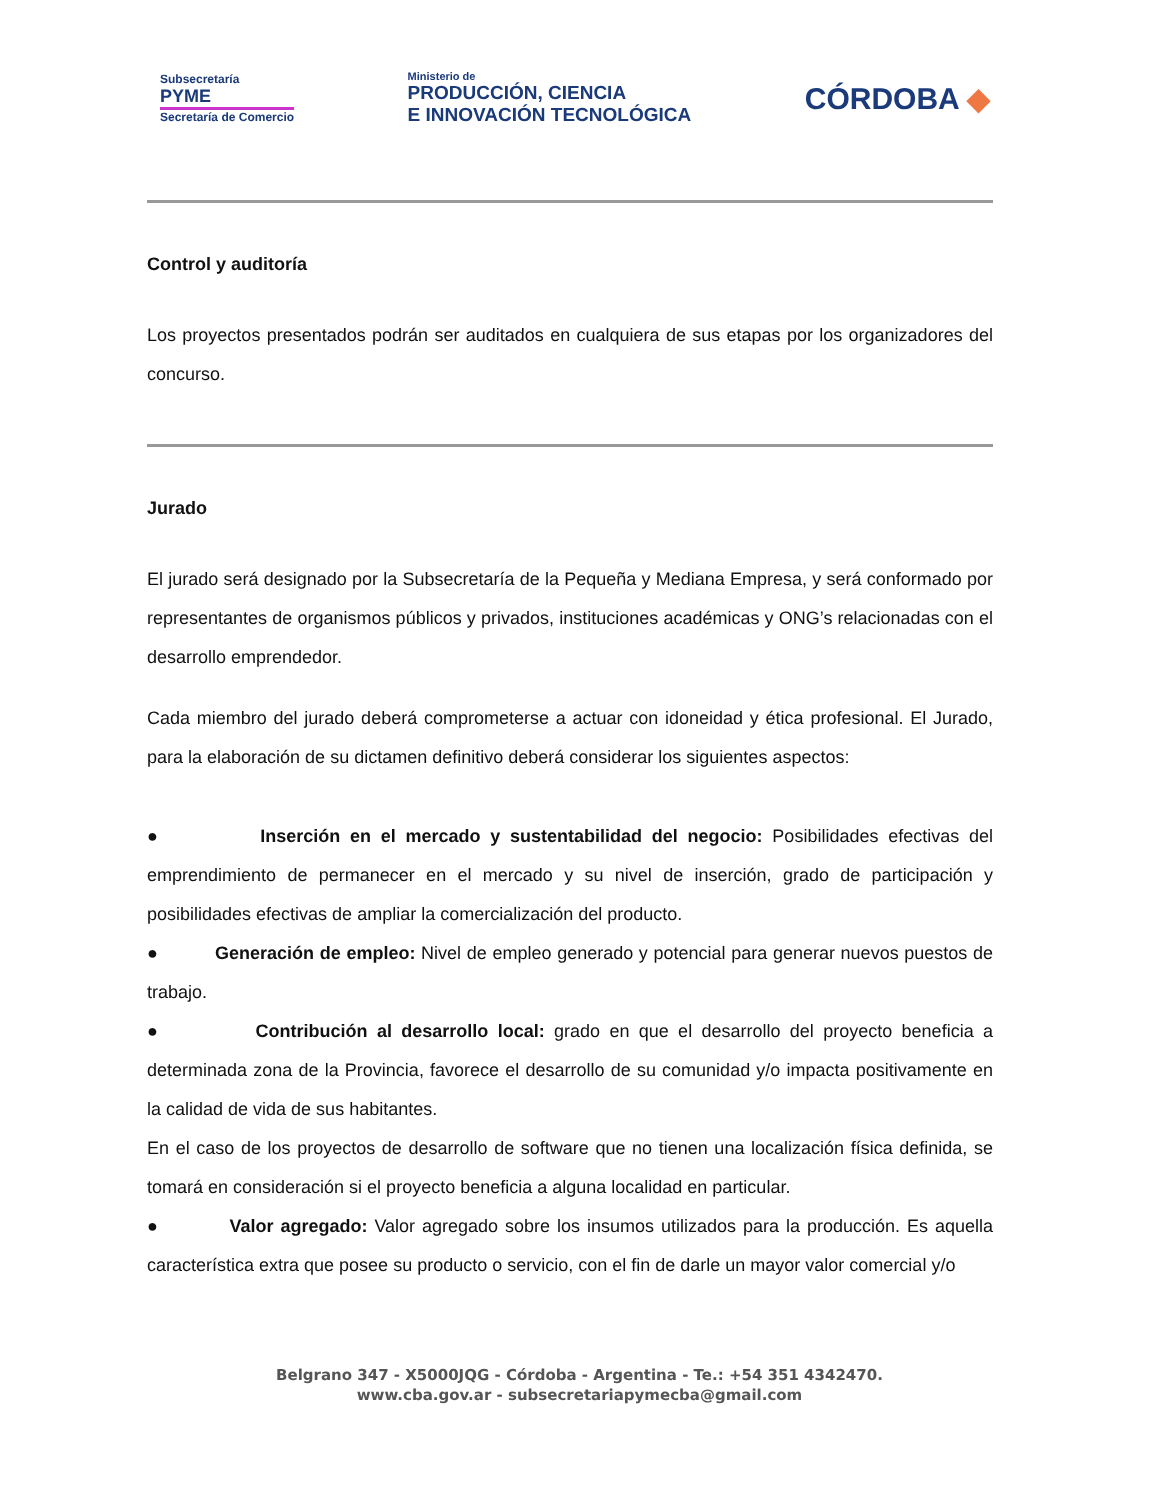Subsecretaría
PYME
Secretaría de Comercio
Ministerio de
PRODUCCIÓN, CIENCIA
E INNOVACIÓN TECNOLÓGICA
CÓRDOBA ◆
Control y auditoría
Los proyectos presentados podrán ser auditados en cualquiera de sus etapas por los organizadores del concurso.
Jurado
El jurado será designado por la Subsecretaría de la Pequeña y Mediana Empresa, y será conformado por representantes de organismos públicos y privados, instituciones académicas y ONG’s relacionadas con el desarrollo emprendedor.
Cada miembro del jurado deberá comprometerse a actuar con idoneidad y ética profesional. El Jurado, para la elaboración de su dictamen definitivo deberá considerar los siguientes aspectos:
● Inserción en el mercado y sustentabilidad del negocio: Posibilidades efectivas del emprendimiento de permanecer en el mercado y su nivel de inserción, grado de participación y posibilidades efectivas de ampliar la comercialización del producto.
● Generación de empleo: Nivel de empleo generado y potencial para generar nuevos puestos de trabajo.
● Contribución al desarrollo local: grado en que el desarrollo del proyecto beneficia a determinada zona de la Provincia, favorece el desarrollo de su comunidad y/o impacta positivamente en la calidad de vida de sus habitantes.
En el caso de los proyectos de desarrollo de software que no tienen una localización física definida, se tomará en consideración si el proyecto beneficia a alguna localidad en particular.
● Valor agregado: Valor agregado sobre los insumos utilizados para la producción. Es aquella característica extra que posee su producto o servicio, con el fin de darle un mayor valor comercial y/o
Belgrano 347 - X5000JQG - Córdoba - Argentina - Te.: +54 351 4342470.
www.cba.gov.ar - subsecretariapymecba@gmail.com